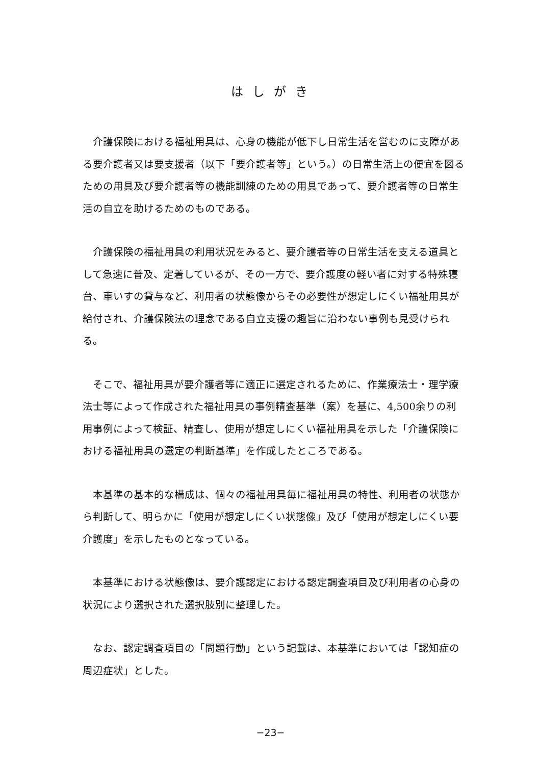はしがき
介護保険における福祉用具は、心身の機能が低下し日常生活を営むのに支障がある要介護者又は要支援者（以下「要介護者等」という。）の日常生活上の便宜を図るための用具及び要介護者等の機能訓練のための用具であって、要介護者等の日常生活の自立を助けるためのものである。
介護保険の福祉用具の利用状況をみると、要介護者等の日常生活を支える道具として急速に普及、定着しているが、その一方で、要介護度の軽い者に対する特殊寝台、車いすの貸与など、利用者の状態像からその必要性が想定しにくい福祉用具が給付され、介護保険法の理念である自立支援の趣旨に沿わない事例も見受けられる。
そこで、福祉用具が要介護者等に適正に選定されるために、作業療法士・理学療法士等によって作成された福祉用具の事例精査基準（案）を基に、4,500余りの利用事例によって検証、精査し、使用が想定しにくい福祉用具を示した「介護保険における福祉用具の選定の判断基準」を作成したところである。
本基準の基本的な構成は、個々の福祉用具毎に福祉用具の特性、利用者の状態から判断して、明らかに「使用が想定しにくい状態像」及び「使用が想定しにくい要介護度」を示したものとなっている。
本基準における状態像は、要介護認定における認定調査項目及び利用者の心身の状況により選択された選択肢別に整理した。
なお、認定調査項目の「問題行動」という記載は、本基準においては「認知症の周辺症状」とした。
−23−